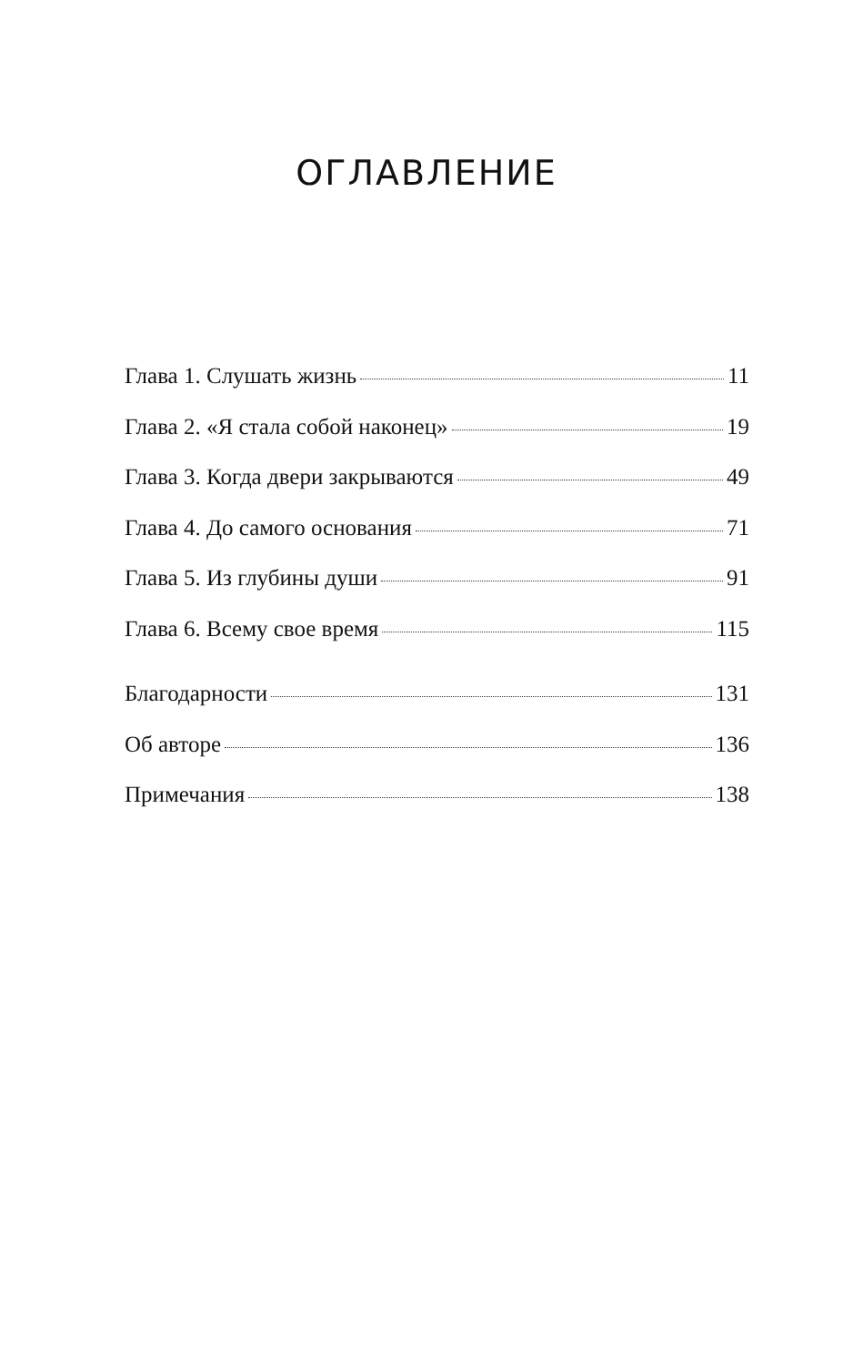ОГЛАВЛЕНИЕ
Глава 1. Слушать жизнь 11
Глава 2. «Я стала собой наконец» 19
Глава 3. Когда двери закрываются 49
Глава 4. До самого основания 71
Глава 5. Из глубины души 91
Глава 6. Всему свое время 115
Благодарности 131
Об авторе 136
Примечания 138